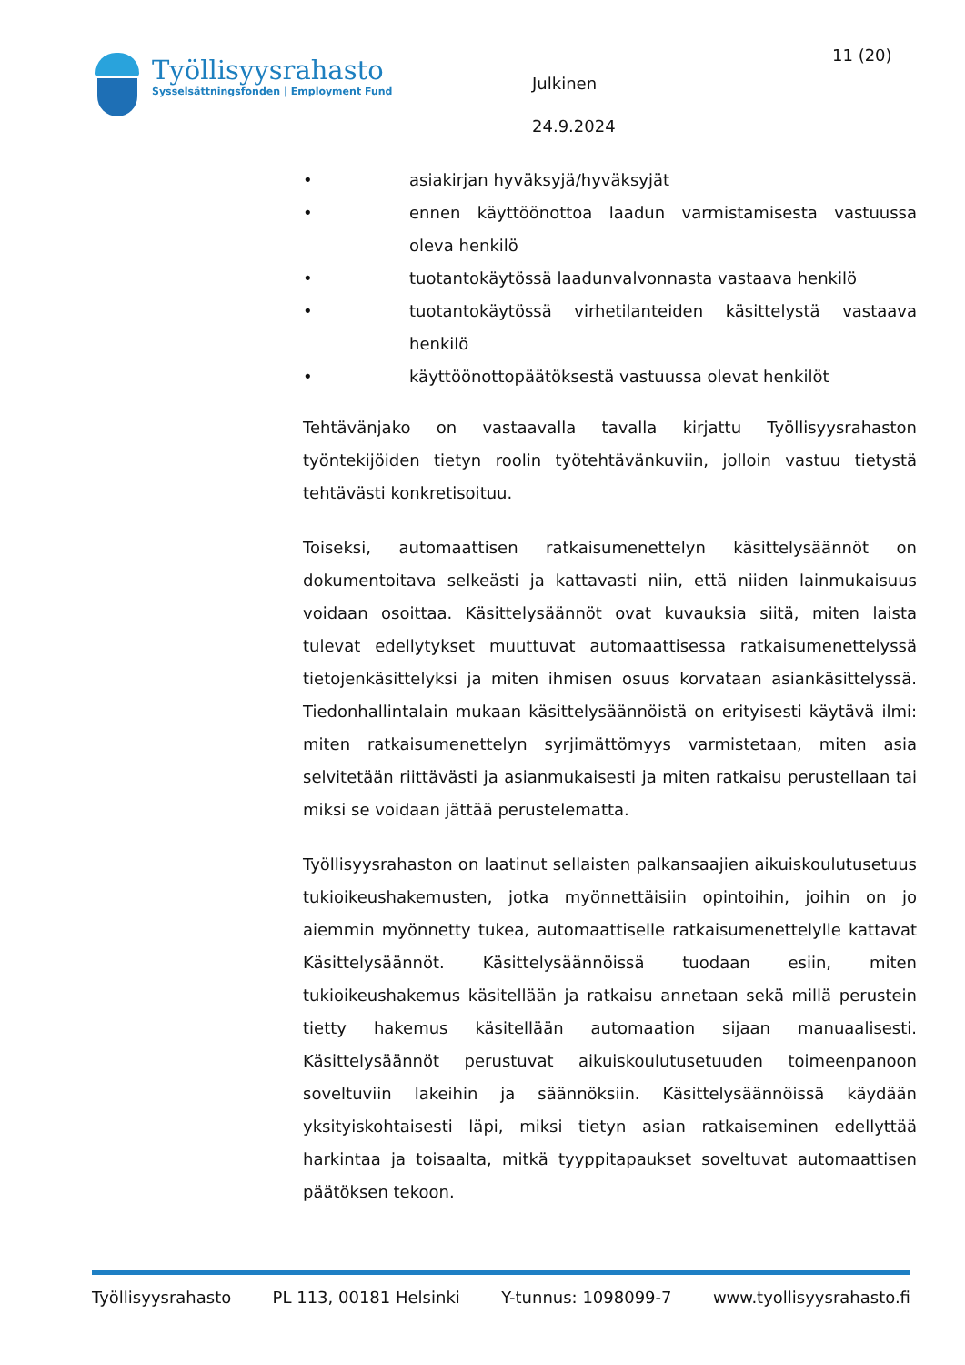Työllisyysrahasto
Sysselsättningsfonden | Employment Fund
Julkinen
24.9.2024
11 (20)
• asiakirjan hyväksyjä/hyväksyjät
• ennen käyttöönottoa laadun varmistamisesta vastuussa oleva henkilö
• tuotantokäytössä laadunvalvonnasta vastaava henkilö
• tuotantokäytössä virhetilanteiden käsittelystä vastaava henkilö
• käyttöönottopäätöksestä vastuussa olevat henkilöt
Tehtävänjako on vastaavalla tavalla kirjattu Työllisyysrahaston työntekijöiden tietyn roolin työtehtävänkuviin, jolloin vastuu tietystä tehtävästi konkretisoituu.
Toiseksi, automaattisen ratkaisumenettelyn käsittelysäännöt on dokumentoitava selkeästi ja kattavasti niin, että niiden lainmukaisuus voidaan osoittaa. Käsittelysäännöt ovat kuvauksia siitä, miten laista tulevat edellytykset muuttuvat automaattisessa ratkaisumenettelyssä tietojenkäsittelyksi ja miten ihmisen osuus korvataan asiankäsittelyssä. Tiedonhallintalain mukaan käsittelysäännöistä on erityisesti käytävä ilmi: miten ratkaisumenettelyn syrjimättömyys varmistetaan, miten asia selvitetään riittävästi ja asianmukaisesti ja miten ratkaisu perustellaan tai miksi se voidaan jättää perustelematta.
Työllisyysrahaston on laatinut sellaisten palkansaajien aikuiskoulutusetuus tukioikeushakemusten, jotka myönnettäisiin opintoihin, joihin on jo aiemmin myönnetty tukea, automaattiselle ratkaisumenettelylle kattavat Käsittelysäännöt. Käsittelysäännöissä tuodaan esiin, miten tukioikeushakemus käsitellään ja ratkaisu annetaan sekä millä perustein tietty hakemus käsitellään automaation sijaan manuaalisesti. Käsittelysäännöt perustuvat aikuiskoulutusetuuden toimeenpanoon soveltuviin lakeihin ja säännöksiin. Käsittelysäännöissä käydään yksityiskohtaisesti läpi, miksi tietyn asian ratkaiseminen edellyttää harkintaa ja toisaalta, mitkä tyyppitapaukset soveltuvat automaattisen päätöksen tekoon.
Työllisyysrahasto PL 113, 00181 Helsinki Y-tunnus: 1098099-7 www.tyollisyysrahasto.fi